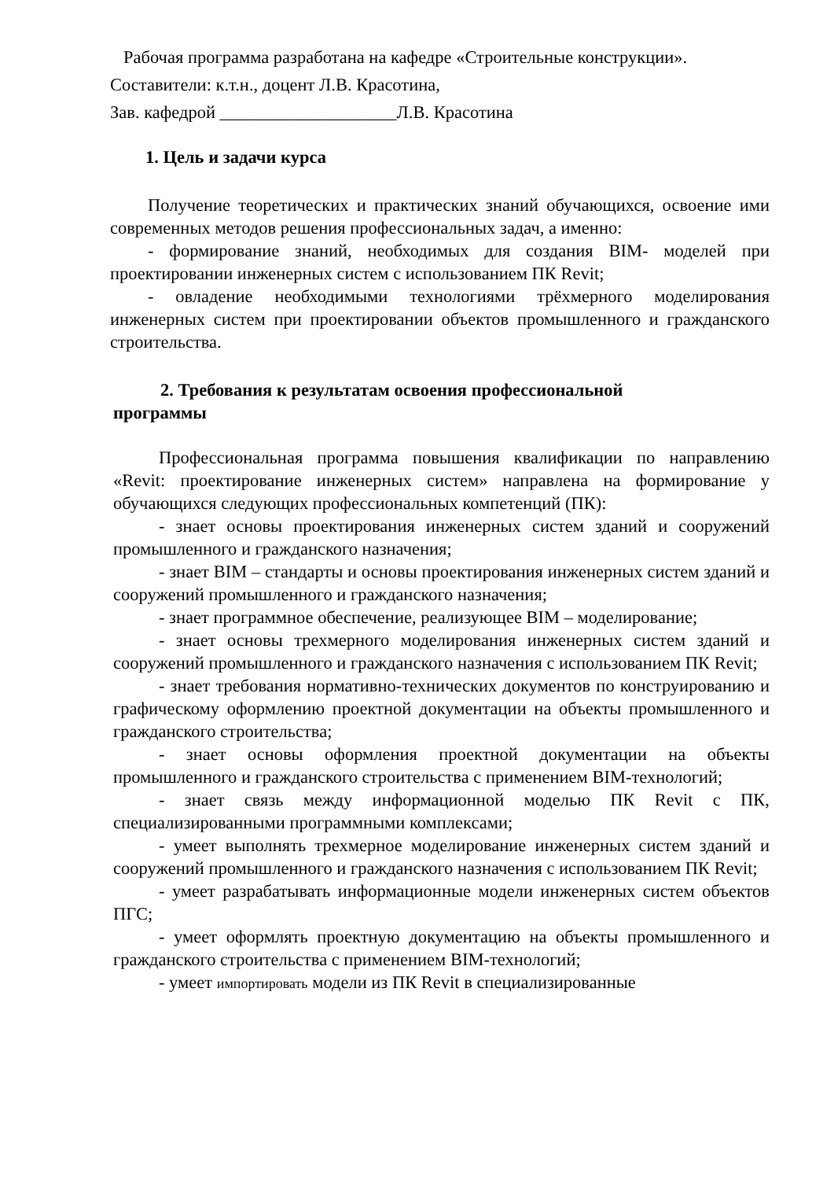Рабочая программа разработана на кафедре «Строительные конструкции».
Составители: к.т.н., доцент Л.В. Красотина,
Зав. кафедрой ____________________Л.В. Красотина
1. Цель и задачи курса
Получение теоретических и практических знаний обучающихся, освоение ими современных методов решения профессиональных задач, а именно:
- формирование знаний, необходимых для создания BIM- моделей при проектировании инженерных систем с использованием ПК Revit;
- овладение необходимыми технологиями трёхмерного моделирования инженерных систем при проектировании объектов промышленного и гражданского строительства.
2. Требования к результатам освоения профессиональной
программы
Профессиональная программа повышения квалификации по направлению «Revit: проектирование инженерных систем» направлена на формирование у обучающихся следующих профессиональных компетенций (ПК):
- знает основы проектирования инженерных систем зданий и сооружений промышленного и гражданского назначения;
- знает BIM – стандарты и основы проектирования инженерных систем зданий и сооружений промышленного и гражданского назначения;
- знает программное обеспечение, реализующее BIM – моделирование;
- знает основы трехмерного моделирования инженерных систем зданий и сооружений промышленного и гражданского назначения с использованием ПК Revit;
- знает требования нормативно-технических документов по конструированию и графическому оформлению проектной документации на объекты промышленного и гражданского строительства;
- знает основы оформления проектной документации на объекты промышленного и гражданского строительства с применением BIM-технологий;
- знает связь между информационной моделью ПК Revit с ПК, специализированными программными комплексами;
- умеет выполнять трехмерное моделирование инженерных систем зданий и сооружений промышленного и гражданского назначения с использованием ПК Revit;
- умеет разрабатывать информационные модели инженерных систем объектов ПГС;
- умеет оформлять проектную документацию на объекты промышленного и гражданского строительства с применением BIM-технологий;
- умеет импортировать модели из ПК Revit в специализированные